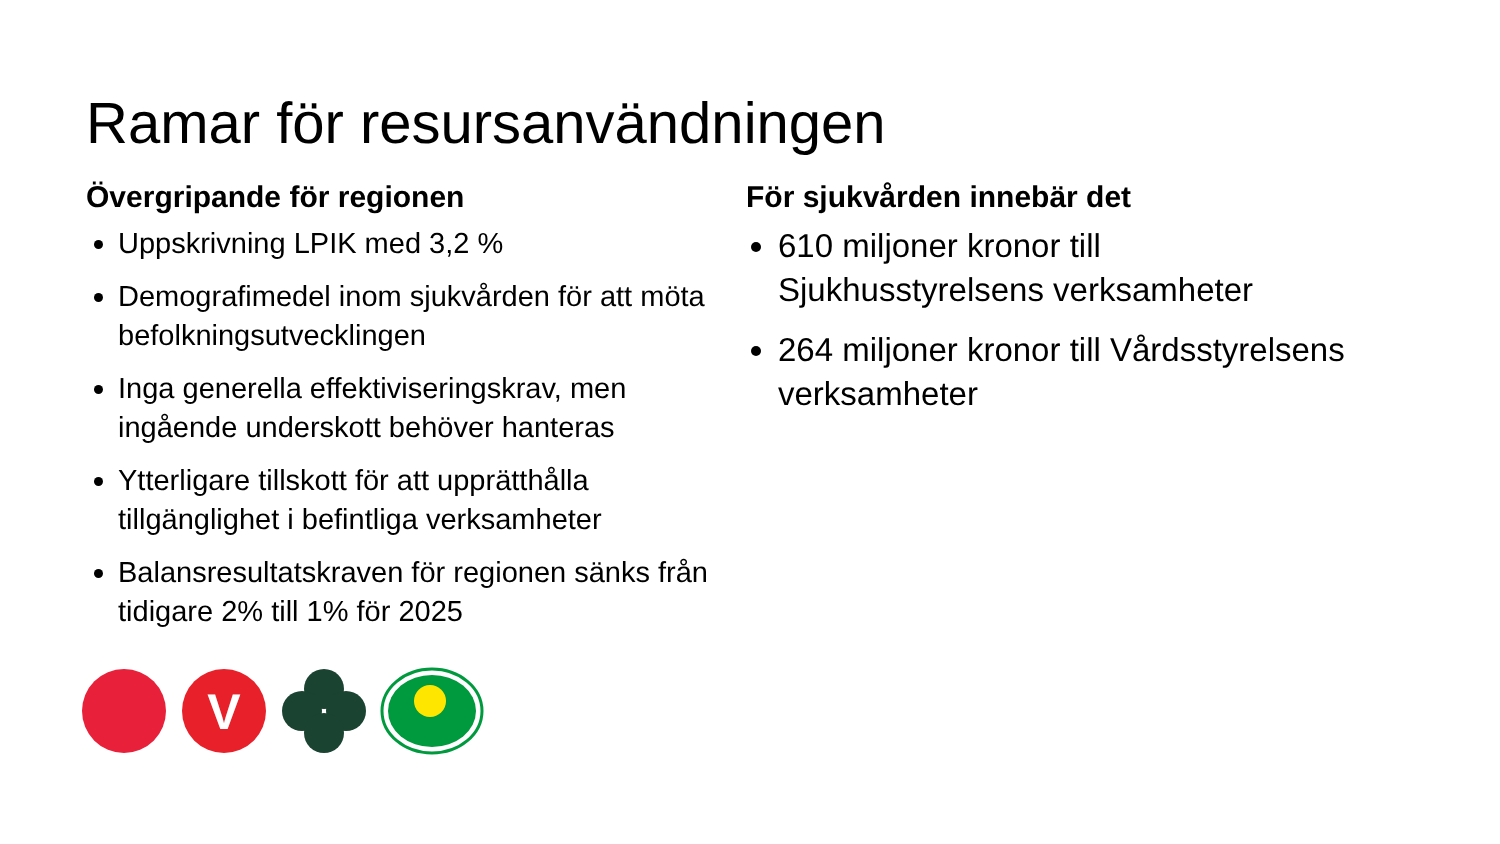Ramar för resursanvändningen
Övergripande för regionen
Uppskrivning LPIK med 3,2 %
Demografimedel inom sjukvården för att möta befolkningsutvecklingen
Inga generella effektiviseringskrav, men ingående underskott behöver hanteras
Ytterligare tillskott för att upprätthålla tillgänglighet i befintliga verksamheter
Balansresultatskraven för regionen sänks från tidigare 2% till 1% för 2025
För sjukvården innebär det
610 miljoner kronor till Sjukhusstyrelsens verksamheter
264 miljoner kronor till Vårdsstyrelsens verksamheter
V